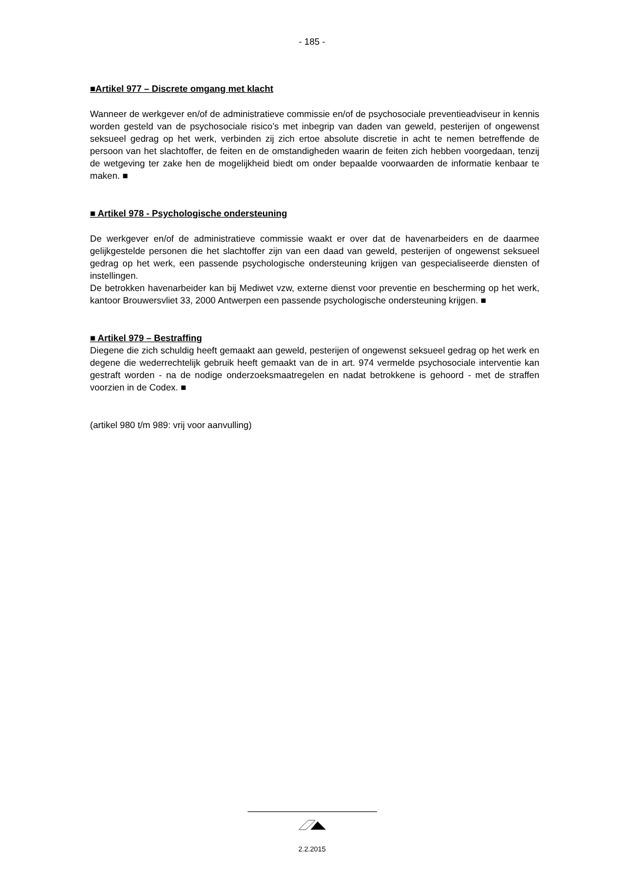- 185 -
■Artikel 977 – Discrete omgang met klacht
Wanneer de werkgever en/of de administratieve commissie en/of de psychosociale preventieadviseur in kennis worden gesteld van de psychosociale risico’s met inbegrip van daden van geweld, pesterijen of ongewenst seksueel gedrag op het werk, verbinden zij zich ertoe absolute discretie in acht te nemen betreffende de persoon van het slachtoffer, de feiten en de omstandigheden waarin de feiten zich hebben voorgedaan, tenzij de wetgeving ter zake hen de mogelijkheid biedt om onder bepaalde voorwaarden de informatie kenbaar te maken. ■
■ Artikel 978 - Psychologische ondersteuning
De werkgever en/of de administratieve commissie waakt er over dat de havenarbeiders en de daarmee gelijkgestelde personen die het slachtoffer zijn van een daad van geweld, pesterijen of ongewenst seksueel gedrag op het werk, een passende psychologische ondersteuning krijgen van gespecialiseerde diensten of instellingen.
De betrokken havenarbeider kan bij Mediwet vzw, externe dienst voor preventie en bescherming op het werk, kantoor Brouwersvliet 33, 2000 Antwerpen een passende psychologische ondersteuning krijgen. ■
■ Artikel 979 – Bestraffing
Diegene die zich schuldig heeft gemaakt aan geweld, pesterijen of ongewenst seksueel gedrag op het werk en degene die wederrechtelijk gebruik heeft gemaakt van de in art. 974 vermelde psychosociale interventie kan gestraft worden - na de nodige onderzoeksmaatregelen en nadat betrokkene is gehoord - met de straffen voorzien in de Codex. ■
(artikel 980 t/m 989: vrij voor aanvulling)
2.2.2015